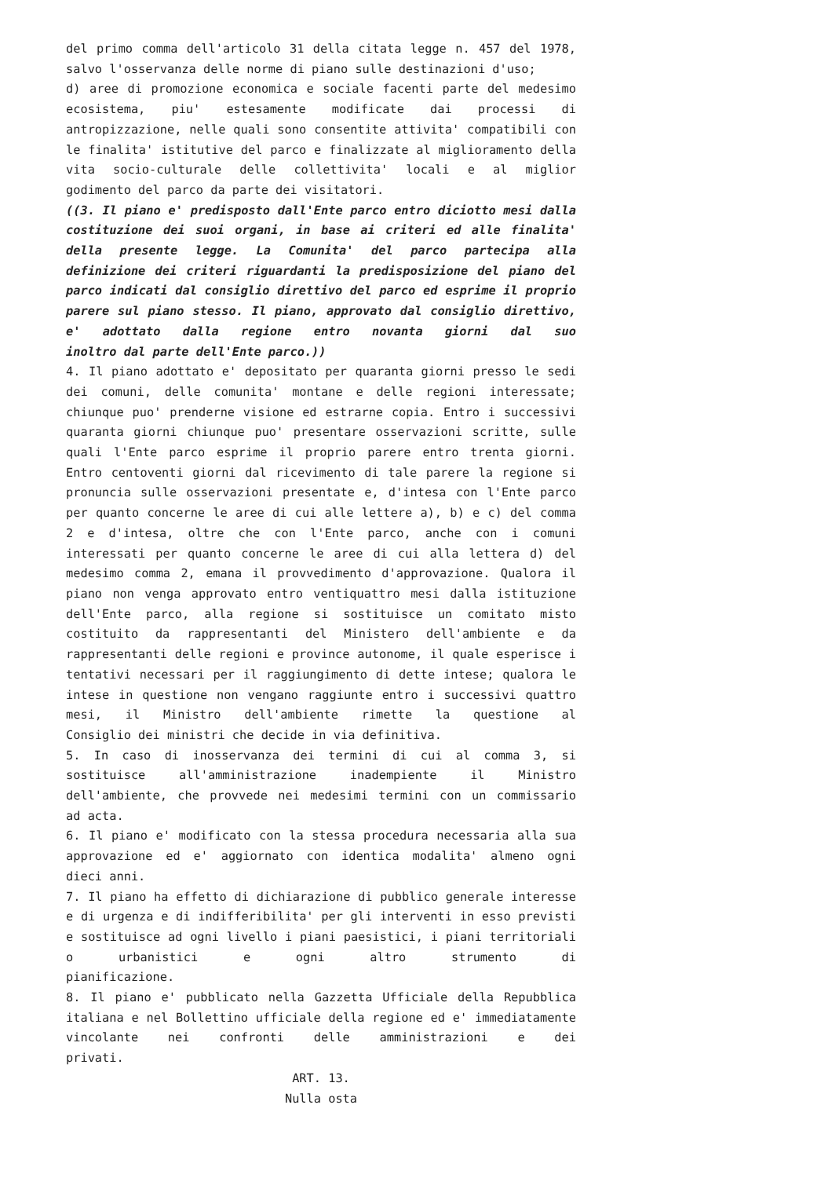del primo comma dell'articolo 31 della citata legge n. 457 del 1978,
salvo l'osservanza delle norme di piano sulle destinazioni d'uso;
d) aree di promozione economica e sociale facenti parte del medesimo ecosistema, piu' estesamente modificate dai processi di antropizzazione, nelle quali sono consentite attivita' compatibili con le finalita' istitutive del parco e finalizzate al miglioramento della vita socio-culturale delle collettivita' locali e al miglior
godimento del parco da parte dei visitatori.
((3. Il piano e' predisposto dall'Ente parco entro diciotto mesi dalla costituzione dei suoi organi, in base ai criteri ed alle finalita' della presente legge. La Comunita' del parco partecipa alla definizione dei criteri riguardanti la predisposizione del piano del parco indicati dal consiglio direttivo del parco ed esprime il proprio parere sul piano stesso. Il piano, approvato dal consiglio direttivo, e' adottato dalla regione entro novanta giorni dal suo
inoltro dal parte dell'Ente parco.))
4. Il piano adottato e' depositato per quaranta giorni presso le sedi dei comuni, delle comunita' montane e delle regioni interessate; chiunque puo' prenderne visione ed estrarne copia. Entro i successivi quaranta giorni chiunque puo' presentare osservazioni scritte, sulle quali l'Ente parco esprime il proprio parere entro trenta giorni. Entro centoventi giorni dal ricevimento di tale parere la regione si pronuncia sulle osservazioni presentate e, d'intesa con l'Ente parco per quanto concerne le aree di cui alle lettere a), b) e c) del comma 2 e d'intesa, oltre che con l'Ente parco, anche con i comuni interessati per quanto concerne le aree di cui alla lettera d) del medesimo comma 2, emana il provvedimento d'approvazione. Qualora il piano non venga approvato entro ventiquattro mesi dalla istituzione dell'Ente parco, alla regione si sostituisce un comitato misto costituito da rappresentanti del Ministero dell'ambiente e da rappresentanti delle regioni e province autonome, il quale esperisce i tentativi necessari per il raggiungimento di dette intese; qualora le intese in questione non vengano raggiunte entro i successivi quattro mesi, il Ministro dell'ambiente rimette la questione al
Consiglio dei ministri che decide in via definitiva.
5. In caso di inosservanza dei termini di cui al comma 3, si sostituisce all'amministrazione inadempiente il Ministro dell'ambiente, che provvede nei medesimi termini con un commissario
ad acta.
6. Il piano e' modificato con la stessa procedura necessaria alla sua approvazione ed e' aggiornato con identica modalita' almeno ogni
dieci anni.
7. Il piano ha effetto di dichiarazione di pubblico generale interesse e di urgenza e di indifferibilita' per gli interventi in esso previsti e sostituisce ad ogni livello i piani paesistici, i piani territoriali o urbanistici e ogni altro strumento di
pianificazione.
8. Il piano e' pubblicato nella Gazzetta Ufficiale della Repubblica italiana e nel Bollettino ufficiale della regione ed e' immediatamente vincolante nei confronti delle amministrazioni e dei
privati.
ART. 13.
Nulla osta